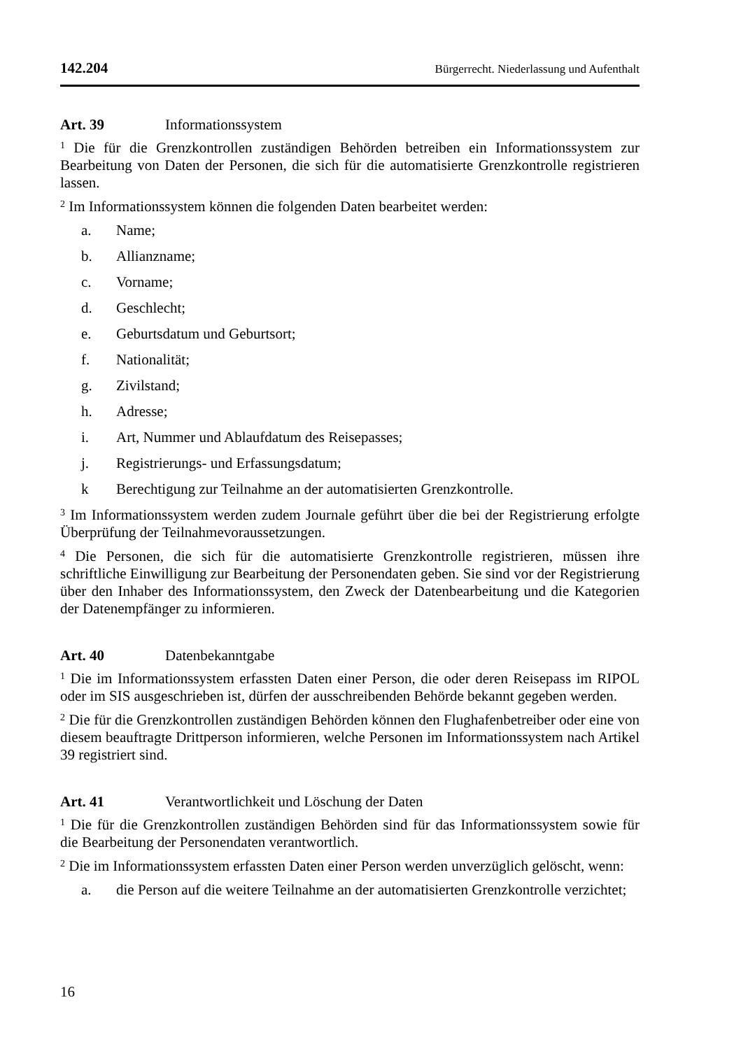142.204 Bürgerrecht. Niederlassung und Aufenthalt
Art. 39 Informationssystem
<sup>1</sup> Die für die Grenzkontrollen zuständigen Behörden betreiben ein Informationssystem zur Bearbeitung von Daten der Personen, die sich für die automatisierte Grenzkontrolle registrieren lassen.
<sup>2</sup> Im Informationssystem können die folgenden Daten bearbeitet werden:
a. Name;
b. Allianzname;
c. Vorname;
d. Geschlecht;
e. Geburtsdatum und Geburtsort;
f. Nationalität;
g. Zivilstand;
h. Adresse;
i. Art, Nummer und Ablaufdatum des Reisepasses;
j. Registrierungs- und Erfassungsdatum;
k Berechtigung zur Teilnahme an der automatisierten Grenzkontrolle.
<sup>3</sup> Im Informationssystem werden zudem Journale geführt über die bei der Registrierung erfolgte Überprüfung der Teilnahmevoraussetzungen.
<sup>4</sup> Die Personen, die sich für die automatisierte Grenzkontrolle registrieren, müssen ihre schriftliche Einwilligung zur Bearbeitung der Personendaten geben. Sie sind vor der Registrierung über den Inhaber des Informationssystem, den Zweck der Datenbearbeitung und die Kategorien der Datenempfänger zu informieren.
Art. 40 Datenbekanntgabe
<sup>1</sup> Die im Informationssystem erfassten Daten einer Person, die oder deren Reisepass im RIPOL oder im SIS ausgeschrieben ist, dürfen der ausschreibenden Behörde bekannt gegeben werden.
<sup>2</sup> Die für die Grenzkontrollen zuständigen Behörden können den Flughafenbetreiber oder eine von diesem beauftragte Drittperson informieren, welche Personen im Informationssystem nach Artikel 39 registriert sind.
Art. 41 Verantwortlichkeit und Löschung der Daten
<sup>1</sup> Die für die Grenzkontrollen zuständigen Behörden sind für das Informationssystem sowie für die Bearbeitung der Personendaten verantwortlich.
<sup>2</sup> Die im Informationssystem erfassten Daten einer Person werden unverzüglich gelöscht, wenn:
a. die Person auf die weitere Teilnahme an der automatisierten Grenzkontrolle verzichtet;
16